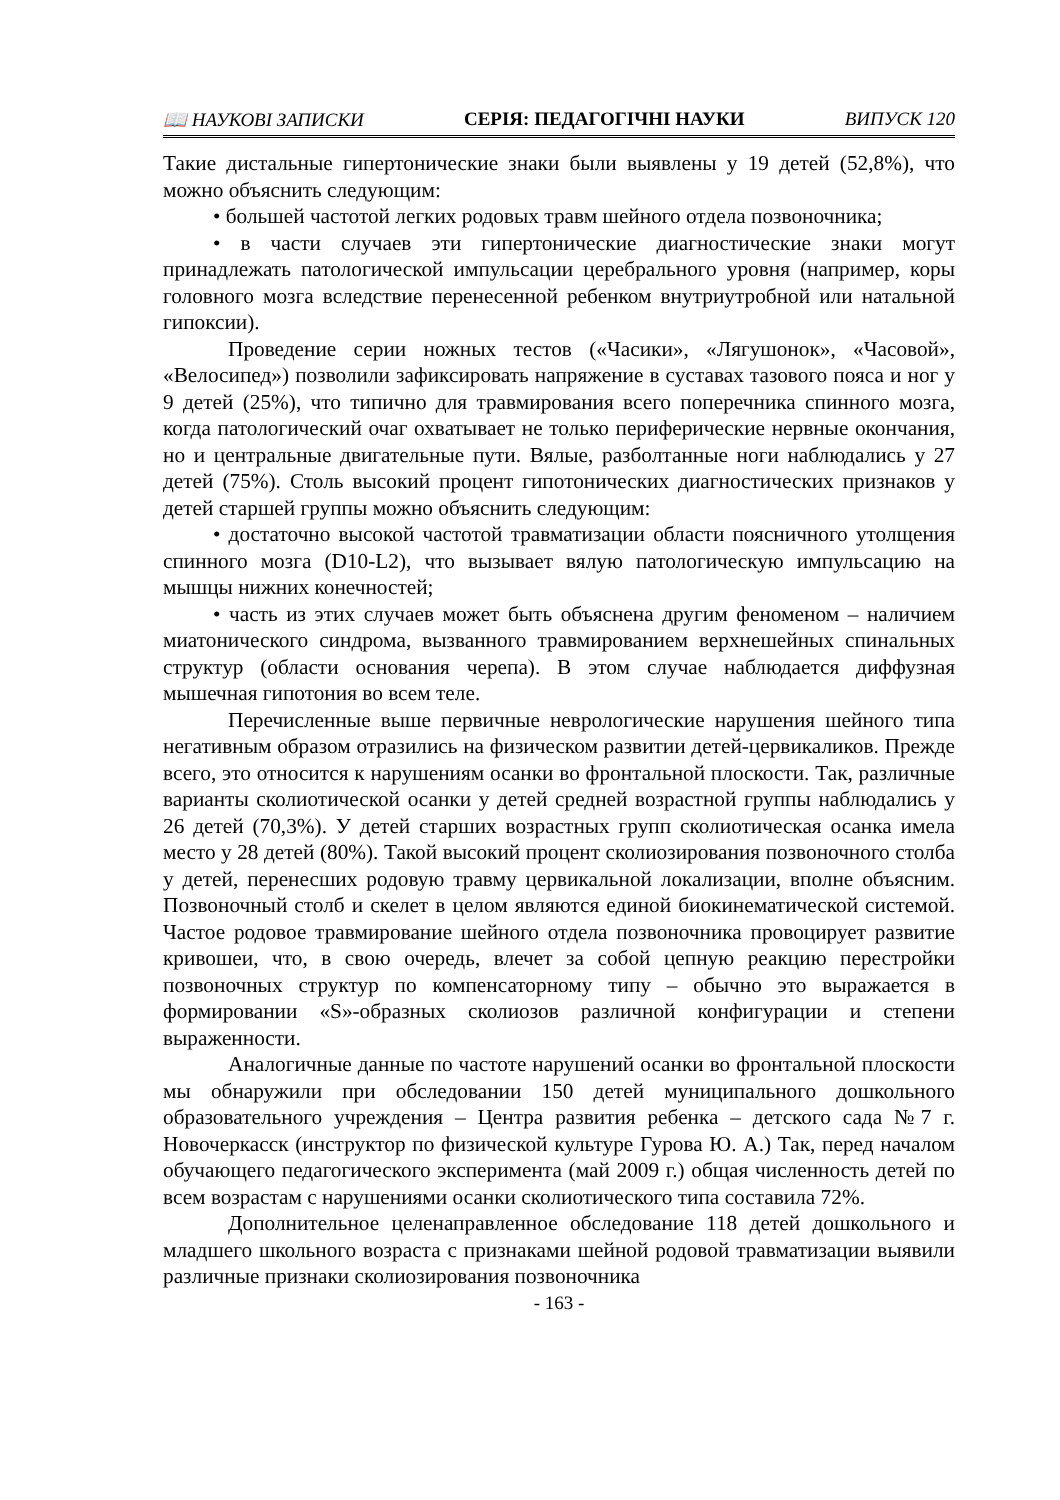📖 НАУКОВІ ЗАПИСКИ СЕРІЯ: ПЕДАГОГІЧНІ НАУКИ ВИПУСК 120
Такие дистальные гипертонические знаки были выявлены у 19 детей (52,8%), что можно объяснить следующим:
• большей частотой легких родовых травм шейного отдела позвоночника;
• в части случаев эти гипертонические диагностические знаки могут принадлежать патологической импульсации церебрального уровня (например, коры головного мозга вследствие перенесенной ребенком внутриутробной или натальной гипоксии).
Проведение серии ножных тестов («Часики», «Лягушонок», «Часовой», «Велосипед») позволили зафиксировать напряжение в суставах тазового пояса и ног у 9 детей (25%), что типично для травмирования всего поперечника спинного мозга, когда патологический очаг охватывает не только периферические нервные окончания, но и центральные двигательные пути. Вялые, разболтанные ноги наблюдались у 27 детей (75%). Столь высокий процент гипотонических диагностических признаков у детей старшей группы можно объяснить следующим:
• достаточно высокой частотой травматизации области поясничного утолщения спинного мозга (D10-L2), что вызывает вялую патологическую импульсацию на мышцы нижних конечностей;
• часть из этих случаев может быть объяснена другим феноменом – наличием миатонического синдрома, вызванного травмированием верхнешейных спинальных структур (области основания черепа). В этом случае наблюдается диффузная мышечная гипотония во всем теле.
Перечисленные выше первичные неврологические нарушения шейного типа негативным образом отразились на физическом развитии детей-цервикаликов. Прежде всего, это относится к нарушениям осанки во фронтальной плоскости. Так, различные варианты сколиотической осанки у детей средней возрастной группы наблюдались у 26 детей (70,3%). У детей старших возрастных групп сколиотическая осанка имела место у 28 детей (80%). Такой высокий процент сколиозирования позвоночного столба у детей, перенесших родовую травму цервикальной локализации, вполне объясним. Позвоночный столб и скелет в целом являются единой биокинематической системой. Частое родовое травмирование шейного отдела позвоночника провоцирует развитие кривошеи, что, в свою очередь, влечет за собой цепную реакцию перестройки позвоночных структур по компенсаторному типу – обычно это выражается в формировании «S»-образных сколиозов различной конфигурации и степени выраженности.
Аналогичные данные по частоте нарушений осанки во фронтальной плоскости мы обнаружили при обследовании 150 детей муниципального дошкольного образовательного учреждения – Центра развития ребенка – детского сада №7 г. Новочеркасск (инструктор по физической культуре Гурова Ю. А.) Так, перед началом обучающего педагогического эксперимента (май 2009 г.) общая численность детей по всем возрастам с нарушениями осанки сколиотического типа составила 72%.
Дополнительное целенаправленное обследование 118 детей дошкольного и младшего школьного возраста с признаками шейной родовой травматизации выявили различные признаки сколиозирования позвоночника
- 163 -